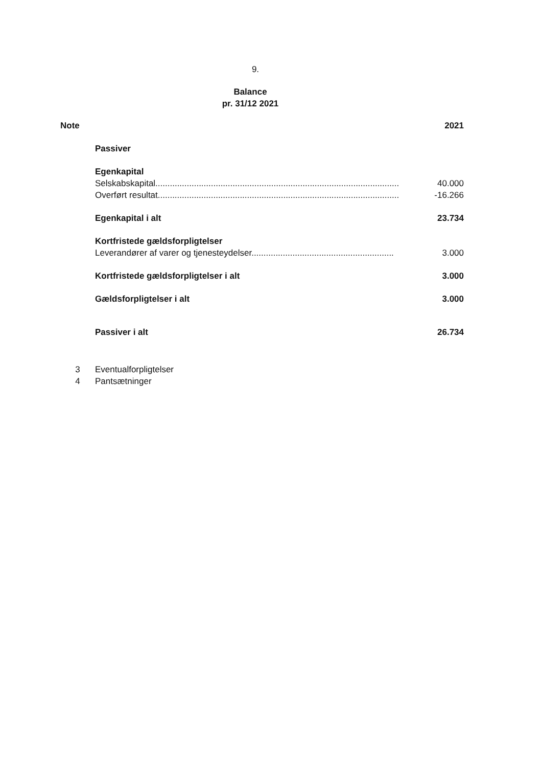9.
Balance
pr. 31/12 2021
| Note | | 2021 |
| --- | --- | --- |
| | Passiver | |
| | Egenkapital | |
| | Selskabskapital..................................................................................................... | 40.000 |
| | Overført resultat.................................................................................................... | -16.266 |
| | Egenkapital i alt | 23.734 |
| | Kortfristede gældsforpligtelser | |
| | Leverandører af varer og tjenesteydelser........................................................... | 3.000 |
| | Kortfristede gældsforpligtelser i alt | 3.000 |
| | Gældsforpligtelser i alt | 3.000 |
| | Passiver i alt | 26.734 |
| 3 | Eventualforpligtelser | |
| 4 | Pantsætninger | |